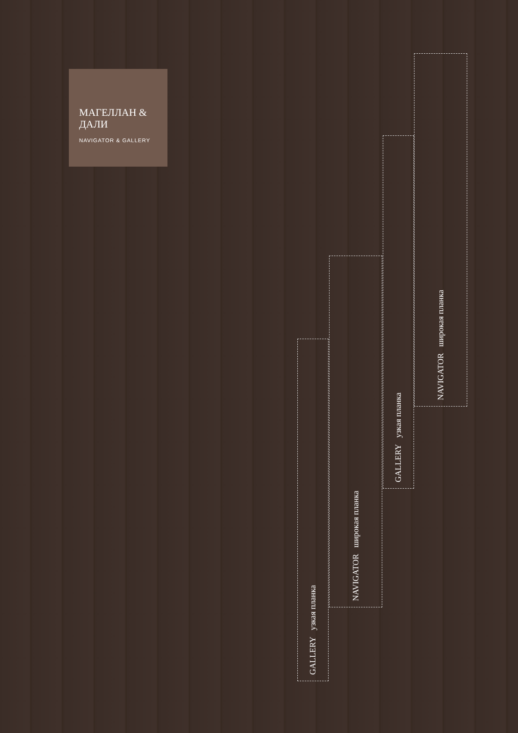МАГЕЛЛАН & ДАЛИ
NAVIGATOR & GALLERY
GALLERY узкая планка
NAVIGATOR широкая планка
GALLERY узкая планка
NAVIGATOR широкая планка